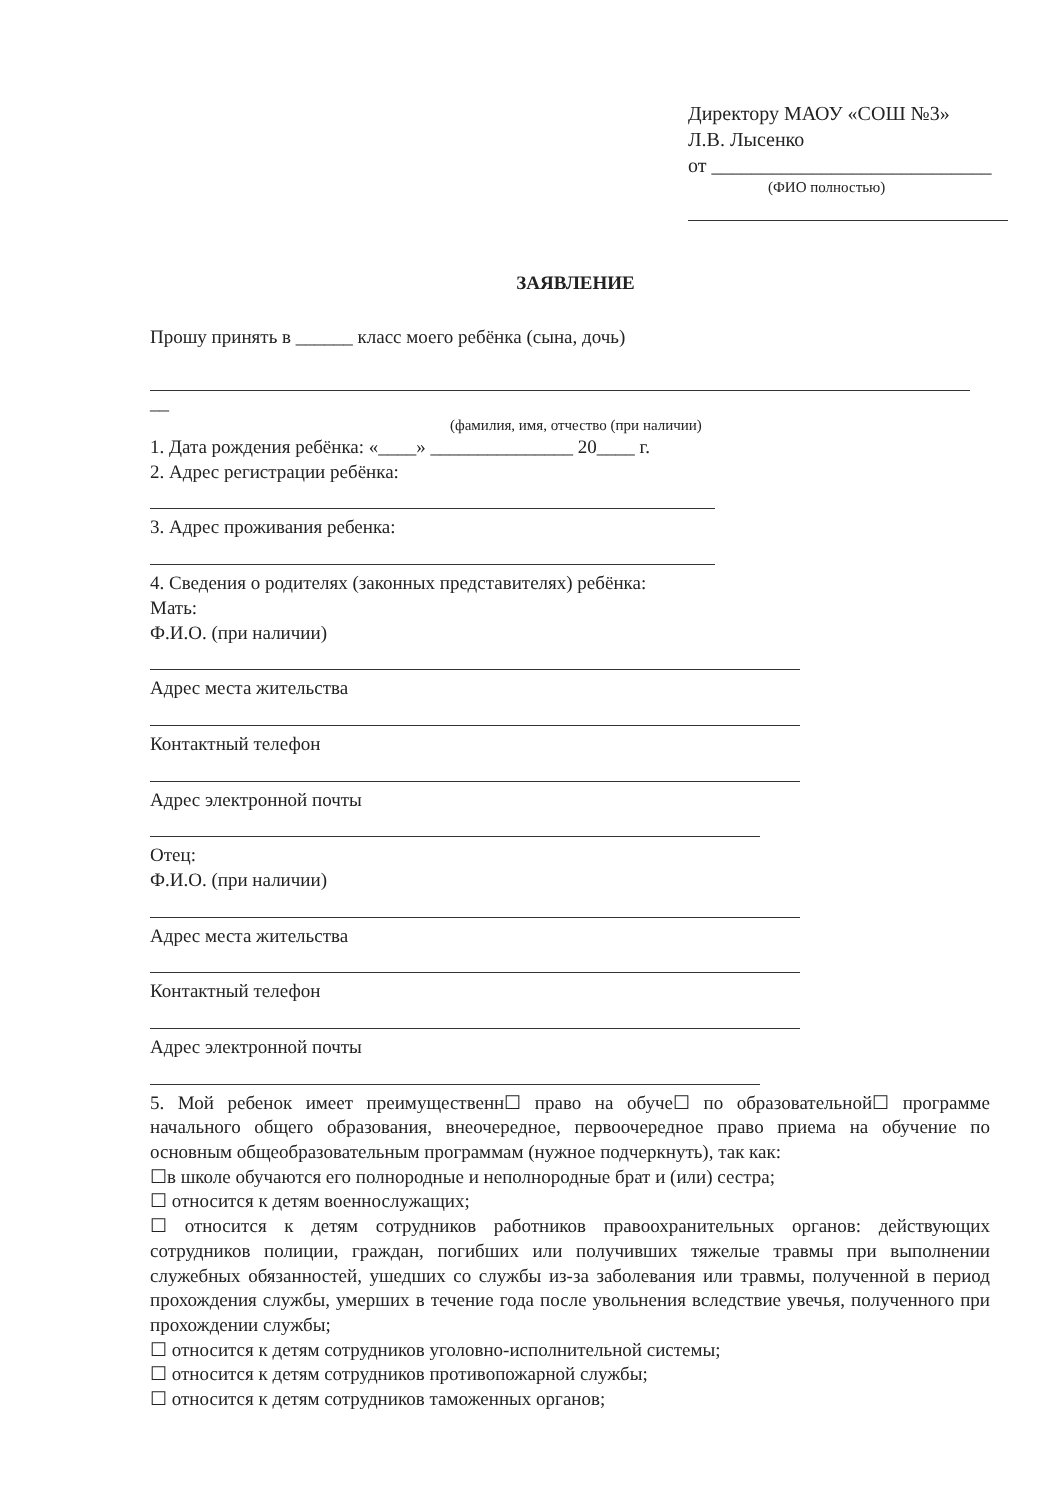Директору МАОУ «СОШ №3»
Л.В. Лысенко
от ____________________________
(ФИО полностью)
ЗАЯВЛЕНИЕ
Прошу принять в ______ класс моего ребёнка (сына, дочь)
__
(фамилия, имя, отчество (при наличии)
1. Дата рождения ребёнка: «____» _______________ 20____ г.
2. Адрес регистрации ребёнка:
3. Адрес проживания ребенка:
4. Сведения о родителях (законных представителях) ребёнка:
Мать:
Ф.И.О. (при наличии)
Адрес места жительства
Контактный телефон
Адрес электронной почты
Отец:
Ф.И.О. (при наличии)
Адрес места жительства
Контактный телефон
Адрес электронной почты
5. Мой ребенок имеет преимущественн☐ право на обуче☐ по образовательной☐ программе начального общего образования, внеочередное, первоочередное право приема на обучение по основным общеобразовательным программам (нужное подчеркнуть), так как:
☐в школе обучаются его полнородные и неполнородные брат и (или) сестра;
☐ относится к детям военнослужащих;
☐ относится к детям сотрудников работников правоохранительных органов: действующих сотрудников полиции, граждан, погибших или получивших тяжелые травмы при выполнении служебных обязанностей, ушедших со службы из-за заболевания или травмы, полученной в период прохождения службы, умерших в течение года после увольнения вследствие увечья, полученного при прохождении службы;
☐ относится к детям сотрудников уголовно-исполнительной системы;
☐ относится к детям сотрудников противопожарной службы;
☐ относится к детям сотрудников таможенных органов;